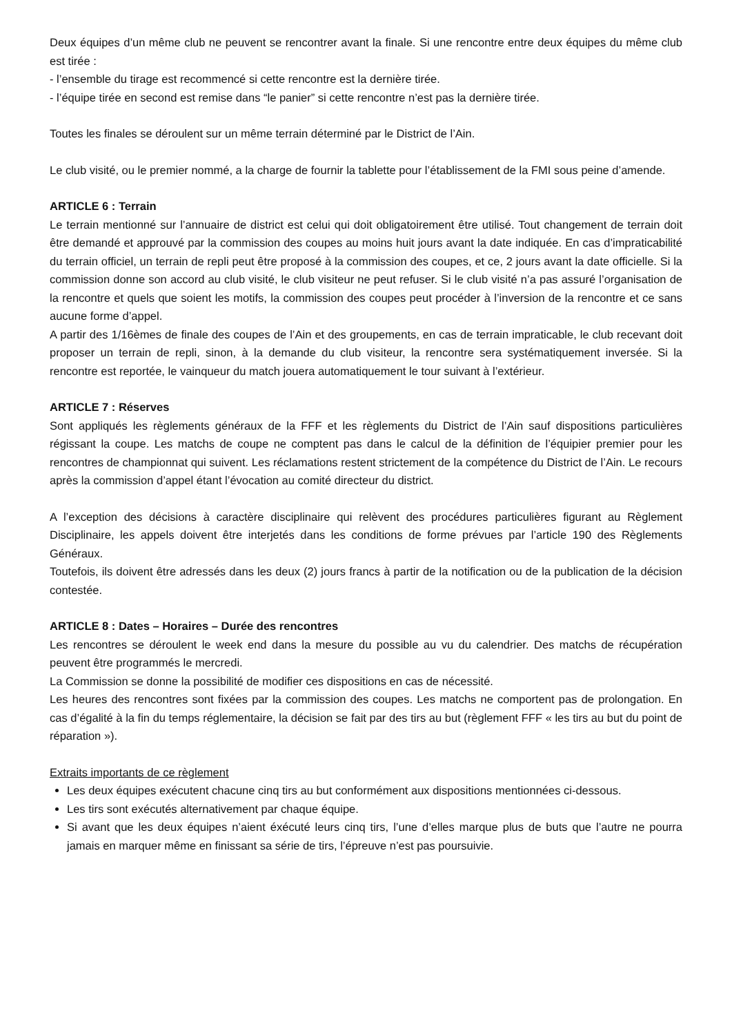Deux équipes d’un même club ne peuvent se rencontrer avant la finale. Si une rencontre entre deux équipes du même club est tirée :
- l’ensemble du tirage est recommencé si cette rencontre est la dernière tirée.
- l’équipe tirée en second est remise dans “le panier” si cette rencontre n’est pas la dernière tirée.
Toutes les finales se déroulent sur un même terrain déterminé par le District de l’Ain.
Le club visité, ou le premier nommé, a la charge de fournir la tablette pour l’établissement de la FMI sous peine d’amende.
ARTICLE 6 : Terrain
Le terrain mentionné sur l’annuaire de district est celui qui doit obligatoirement être utilisé. Tout changement de terrain doit être demandé et approuvé par la commission des coupes au moins huit jours avant la date indiquée. En cas d’impraticabilité du terrain officiel, un terrain de repli peut être proposé à la commission des coupes, et ce, 2 jours avant la date officielle. Si la commission donne son accord au club visité, le club visiteur ne peut refuser. Si le club visité n’a pas assuré l’organisation de la rencontre et quels que soient les motifs, la commission des coupes peut procéder à l’inversion de la rencontre et ce sans aucune forme d’appel.
A partir des 1/16èmes de finale des coupes de l’Ain et des groupements, en cas de terrain impraticable, le club recevant doit proposer un terrain de repli, sinon, à la demande du club visiteur, la rencontre sera systématiquement inversée. Si la rencontre est reportée, le vainqueur du match jouera automatiquement le tour suivant à l’extérieur.
ARTICLE 7 : Réserves
Sont appliqués les règlements généraux de la FFF et les règlements du District de l’Ain sauf dispositions particulières régissant la coupe. Les matchs de coupe ne comptent pas dans le calcul de la définition de l’équipier premier pour les rencontres de championnat qui suivent. Les réclamations restent strictement de la compétence du District de l’Ain. Le recours après la commission d’appel étant l’évocation au comité directeur du district.
A l’exception des décisions à caractère disciplinaire qui relèvent des procédures particulières figurant au Règlement Disciplinaire, les appels doivent être interjetés dans les conditions de forme prévues par l’article 190 des Règlements Généraux.
Toutefois, ils doivent être adressés dans les deux (2) jours francs à partir de la notification ou de la publication de la décision contestée.
ARTICLE 8 : Dates – Horaires – Durée des rencontres
Les rencontres se déroulent le week end dans la mesure du possible au vu du calendrier. Des matchs de récupération peuvent être programmés le mercredi.
La Commission se donne la possibilité de modifier ces dispositions en cas de nécessité.
Les heures des rencontres sont fixées par la commission des coupes. Les matchs ne comportent pas de prolongation. En cas d’égalité à la fin du temps réglementaire, la décision se fait par des tirs au but (règlement FFF « les tirs au but du point de réparation »).
Extraits importants de ce règlement
Les deux équipes exécutent chacune cinq tirs au but conformément aux dispositions mentionnées ci-dessous.
Les tirs sont exécutés alternativement par chaque équipe.
Si avant que les deux équipes n’aient éxécuté leurs cinq tirs, l’une d’elles marque plus de buts que l’autre ne pourra jamais en marquer même en finissant sa série de tirs, l’épreuve n’est pas poursuivie.